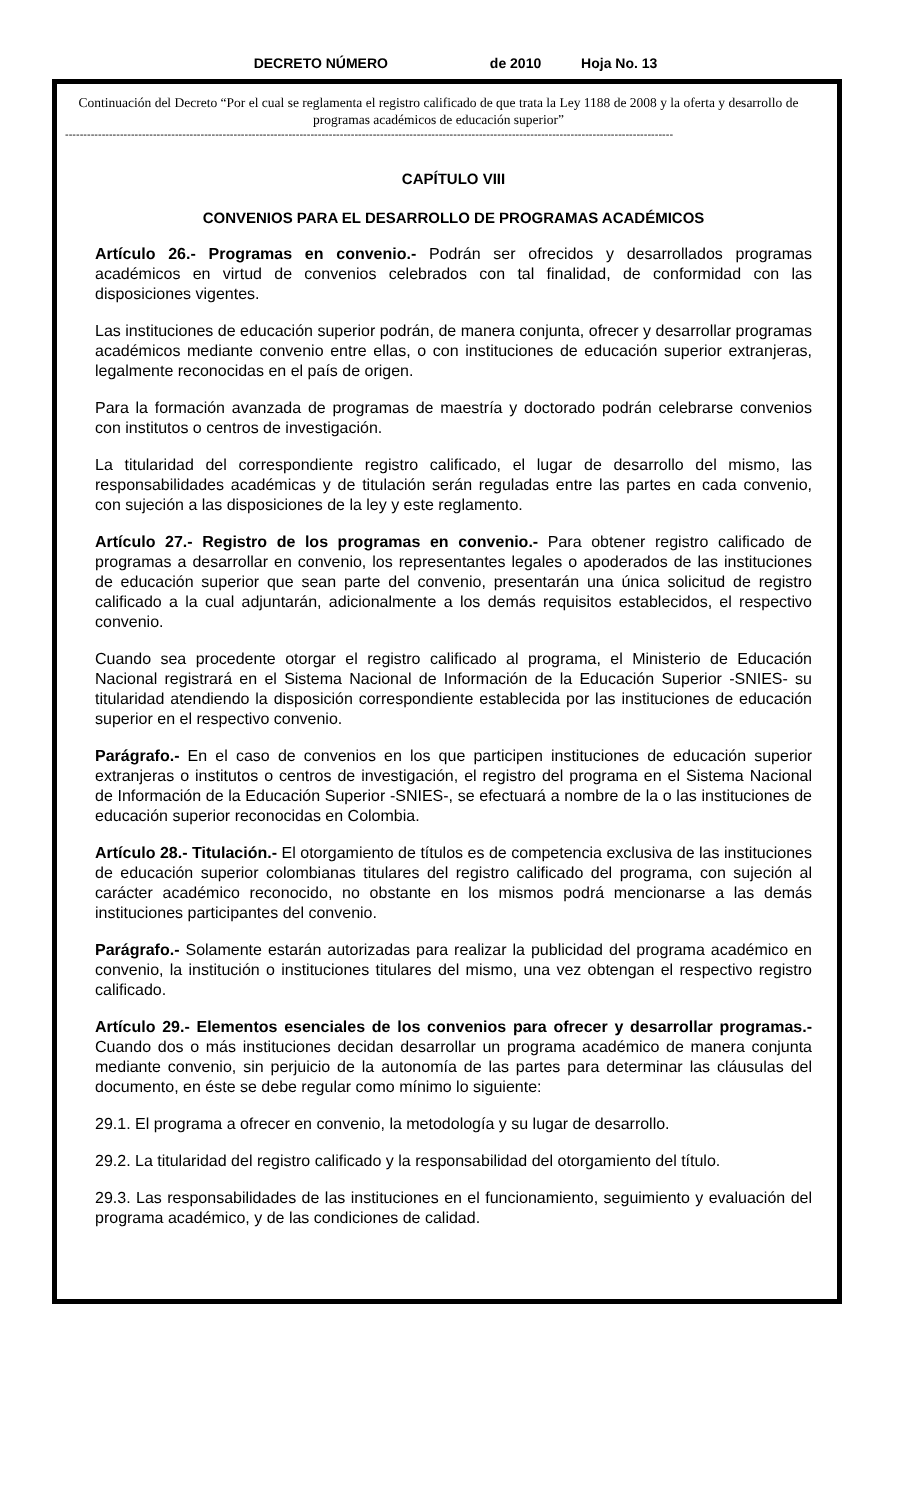DECRETO NÚMERO de 2010 Hoja No. 13
Continuación del Decreto “Por el cual se reglamenta el registro calificado de que trata la Ley 1188 de 2008 y la oferta y desarrollo de programas académicos de educación superior”
----------------------------------------------------------------------------------------------------------------------------------------------------------------------
CAPÍTULO VIII
CONVENIOS PARA EL DESARROLLO DE PROGRAMAS ACADÉMICOS
Artículo 26.- Programas en convenio.- Podrán ser ofrecidos y desarrollados programas académicos en virtud de convenios celebrados con tal finalidad, de conformidad con las disposiciones vigentes.
Las instituciones de educación superior podrán, de manera conjunta, ofrecer y desarrollar programas académicos mediante convenio entre ellas, o con instituciones de educación superior extranjeras, legalmente reconocidas en el país de origen.
Para la formación avanzada de programas de maestría y doctorado podrán celebrarse convenios con institutos o centros de investigación.
La titularidad del correspondiente registro calificado, el lugar de desarrollo del mismo, las responsabilidades académicas y de titulación serán reguladas entre las partes en cada convenio, con sujeción a las disposiciones de la ley y este reglamento.
Artículo 27.- Registro de los programas en convenio.- Para obtener registro calificado de programas a desarrollar en convenio, los representantes legales o apoderados de las instituciones de educación superior que sean parte del convenio, presentarán una única solicitud de registro calificado a la cual adjuntarán, adicionalmente a los demás requisitos establecidos, el respectivo convenio.
Cuando sea procedente otorgar el registro calificado al programa, el Ministerio de Educación Nacional registrará en el Sistema Nacional de Información de la Educación Superior -SNIES- su titularidad atendiendo la disposición correspondiente establecida por las instituciones de educación superior en el respectivo convenio.
Parágrafo.- En el caso de convenios en los que participen instituciones de educación superior extranjeras o institutos o centros de investigación, el registro del programa en el Sistema Nacional de Información de la Educación Superior -SNIES-, se efectuará a nombre de la o las instituciones de educación superior reconocidas en Colombia.
Artículo 28.- Titulación.- El otorgamiento de títulos es de competencia exclusiva de las instituciones de educación superior colombianas titulares del registro calificado del programa, con sujeción al carácter académico reconocido, no obstante en los mismos podrá mencionarse a las demás instituciones participantes del convenio.
Parágrafo.- Solamente estarán autorizadas para realizar la publicidad del programa académico en convenio, la institución o instituciones titulares del mismo, una vez obtengan el respectivo registro calificado.
Artículo 29.- Elementos esenciales de los convenios para ofrecer y desarrollar programas.- Cuando dos o más instituciones decidan desarrollar un programa académico de manera conjunta mediante convenio, sin perjuicio de la autonomía de las partes para determinar las cláusulas del documento, en éste se debe regular como mínimo lo siguiente:
29.1. El programa a ofrecer en convenio, la metodología y su lugar de desarrollo.
29.2. La titularidad del registro calificado y la responsabilidad del otorgamiento del título.
29.3. Las responsabilidades de las instituciones en el funcionamiento, seguimiento y evaluación del programa académico, y de las condiciones de calidad.